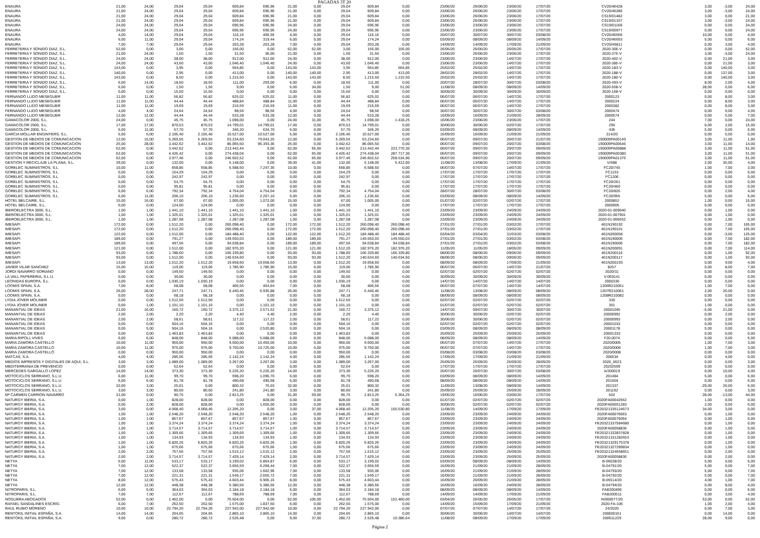PAGADAS 3T 20
| ENAURA | 21,00 | 24,00 | 29,04 | 29,04 | 609,84 | 696,96 | 21,00 | 0,00 | 29,04 | 609,84 | 0,00 | 23/06/20 | 26/06/20 | 23/06/20 | 17/07/20 | CV20/46428 | 3,00 | -3,00 | 24,00 |
| ENAURA | 21,00 | 24,00 | 29,04 | 29,04 | 609,84 | 696,96 | 21,00 | 0,00 | 29,04 | 609,84 | 0,00 | 23/06/20 | 26/06/20 | 23/06/20 | 17/07/20 | CV20/46286 | 3,00 | -3,00 | 24,00 |
| ENAURA | 21,00 | 24,00 | 29,04 | 29,04 | 609,84 | 696,96 | 21,00 | 0,00 | 29,04 | 609,84 | 0,00 | 23/06/20 | 26/06/20 | 23/06/20 | 17/07/20 | CS19/01482 | 3,00 | 0,00 | 21,00 |
| ENAURA | 21,00 | 24,00 | 29,04 | 29,04 | 609,84 | 696,96 | 21,00 | 0,00 | 29,04 | 609,84 | 0,00 | 23/06/20 | 26/06/20 | 23/06/20 | 17/07/20 | CS19/01337 | 3,00 | -3,00 | 24,00 |
| ENAURA | 24,00 | 24,00 | 29,04 | 29,04 | 696,96 | 696,96 | 24,00 | 0,00 | 29,04 | 696,96 | 0,00 | 23/06/20 | 23/06/20 | 23/06/20 | 17/07/20 | CS19/01168 | 0,00 | 0,00 | 24,00 |
| ENAURA | 24,00 | 24,00 | 29,04 | 29,04 | 696,96 | 696,96 | 24,00 | 0,00 | 29,04 | 696,96 | 0,00 | 23/06/20 | 23/06/20 | 23/06/20 | 17/07/20 | CS19/00977 | 0,00 | 0,00 | 24,00 |
| ENAURA | 4,00 | 14,00 | 29,04 | 29,04 | 116,16 | 406,56 | 4,00 | 0,00 | 29,04 | 116,16 | 0,00 | 20/07/20 | 30/07/20 | 30/07/20 | 03/08/20 | CV20/46566 | 10,00 | 0,00 | 4,00 |
| ENAURA | 6,00 | 11,00 | 29,04 | 29,04 | 174,24 | 319,44 | 6,00 | 0,00 | 29,04 | 174,24 | 0,00 | 03/09/20 | 08/09/20 | 08/09/20 | 14/09/20 | CV20/46693 | 5,00 | 0,00 | 6,00 |
| ENAURA | 7,00 | 7,00 | 29,04 | 29,04 | 203,28 | 203,28 | 7,00 | 0,00 | 29,04 | 203,28 | 0,00 | 14/09/20 | 14/09/20 | 17/09/20 | 21/09/20 | CV20/46811 | 0,00 | 3,00 | 4,00 |
| FERRETERIA Y SONIDO DIAZ, S.L. | 52,00 | 0,00 | 3,00 | 0,00 | 156,00 | 0,00 | 52,00 | 52,00 | 3,00 | 156,00 | 156,00 | 26/05/20 | 26/05/20 | 26/05/20 | 17/07/20 | 2020-306-V | 0,00 | 0,00 | 52,00 |
| FERRETERIA Y SONIDO DIAZ, S.L. | 21,00 | 24,00 | 1,50 | 1,50 | 31,50 | 36,00 | 21,00 | 0,00 | 1,50 | 31,50 | 0,00 | 23/06/20 | 26/06/20 | 23/06/20 | 17/07/20 | 2020-375-V | 3,00 | -3,00 | 24,00 |
| FERRETERIA Y SONIDO DIAZ, S.L. | 24,00 | 24,00 | 38,00 | 38,00 | 912,00 | 912,00 | 24,00 | 0,00 | 38,00 | 912,00 | 0,00 | 23/06/20 | 23/06/20 | 14/07/20 | 17/07/20 | 2020-402-V | 0,00 | 21,00 | 3,00 |
| FERRETERIA Y SONIDO DIAZ, S.L. | 24,00 | 24,00 | 43,60 | 43,60 | 1.046,40 | 1.046,40 | 24,00 | 0,00 | 43,60 | 1.046,40 | 0,00 | 23/06/20 | 23/06/20 | 14/07/20 | 17/07/20 | 2020-385-V | 0,00 | 21,00 | 3,00 |
| FERRETERIA Y SONIDO DIAZ, S.L. | 143,00 | 0,00 | 3,95 | 0,00 | 564,85 | 0,00 | 143,00 | 143,00 | 3,95 | 564,85 | 564,85 | 25/02/20 | 25/02/20 | 14/07/20 | 17/07/20 | 2020-183-V | 0,00 | 140,00 | 3,00 |
| FERRETERIA Y SONIDO DIAZ, S.L. | 140,00 | 0,00 | 2,95 | 0,00 | 413,00 | 0,00 | 140,00 | 140,00 | 2,95 | 413,00 | 413,00 | 28/02/20 | 28/02/20 | 14/07/20 | 17/07/20 | 2020-188-V | 0,00 | 137,00 | 3,00 |
| FERRETERIA Y SONIDO DIAZ, S.L. | 143,00 | 0,00 | 8,50 | 0,00 | 1.215,50 | 0,00 | 143,00 | 143,00 | 8,50 | 1.215,50 | 1.215,50 | 25/02/20 | 25/02/20 | 14/07/20 | 17/07/20 | 2020-180-V | 0,00 | 140,00 | 3,00 |
| FERRETERIA Y SONIDO DIAZ, S.L. | 6,00 | 14,00 | 18,50 | 18,50 | 111,00 | 259,00 | 6,00 | 0,00 | 18,50 | 111,00 | 0,00 | 20/07/20 | 28/07/20 | 30/07/20 | 03/08/20 | 2020-493-V | 8,00 | 2,00 | 4,00 |
| FERRETERIA Y SONIDO DIAZ, S.L. | 6,00 | 0,00 | 1,50 | 1,50 | 9,00 | 0,00 | 6,00 | 34,00 | 1,50 | 9,00 | 51,00 | 11/08/20 | 08/09/20 | 08/09/20 | 14/09/20 | 2020-558-V | 28,00 | 0,00 | 6,00 |
| FERRETERIA Y SONIDO DIAZ, S.L. | 0,00 | 0,00 | 15,50 | 15,50 | 0,00 | 0,00 | 0,00 | 0,00 | 15,50 | 0,00 | 0,00 | 30/09/20 | 30/09/20 | 30/09/20 | 30/09/20 | 2020-168-V | 0,00 | 0,00 | 0,00 |
| FERNANDO LLIDO MESEGUER | 11,00 | 11,00 | 56,82 | 56,82 | 625,02 | 625,02 | 11,00 | 0,00 | 56,82 | 625,02 | 0,00 | 06/07/20 | 06/07/20 | 14/07/20 | 17/07/20 | 2000123 | 0,00 | 8,00 | 3,00 |
| FERNANDO LLIDO MESEGUER | 11,00 | 11,00 | 44,44 | 44,44 | 488,84 | 488,84 | 11,00 | 0,00 | 44,44 | 488,84 | 0,00 | 06/07/20 | 06/07/20 | 14/07/20 | 17/07/20 | 2000224 | 0,00 | 8,00 | 3,00 |
| FERNANDO LLIDO MESEGUER | 11,00 | 11,00 | 19,69 | 19,69 | 216,59 | 216,59 | 11,00 | 0,00 | 19,69 | 216,59 | 0,00 | 06/07/20 | 06/07/20 | 14/07/20 | 17/07/20 | 2000382 | 0,00 | 8,00 | 3,00 |
| FERNANDO LLIDO MESEGUER | 4,00 | 4,00 | 24,64 | 24,64 | 98,56 | 98,56 | 4,00 | 0,00 | 24,64 | 98,56 | 0,00 | 30/07/20 | 30/07/20 | 30/07/20 | 03/08/20 | 2000474 | 0,00 | 0,00 | 4,00 |
| FERNANDO LLIDO MESEGUER | 12,00 | 12,00 | 44,44 | 44,44 | 533,28 | 533,28 | 12,00 | 0,00 | 44,44 | 533,28 | 0,00 | 16/09/20 | 16/09/20 | 21/09/20 | 28/09/20 | 2000574 | 0,00 | 5,00 | 7,00 |
| GAMACOLOR 2000, S.L. | 24,00 | 0,00 | 45,75 | 45,75 | 1.098,00 | 0,00 | 24,00 | 31,00 | 45,75 | 1.098,00 | 1.418,25 | 16/06/20 | 23/06/20 | 23/06/20 | 17/07/20 | 244 | 7,00 | 0,00 | 24,00 |
| GAMACOLOR 2000, S.L. | 17,00 | 17,00 | 870,53 | 870,53 | 14.799,01 | 14.799,01 | 17,00 | 0,00 | 870,53 | 14.799,01 | 0,00 | 30/06/20 | 30/06/20 | 02/07/20 | 17/07/20 | 290 | 0,00 | 2,00 | 15,00 |
| GAMACOLOR 2000, S.L. | 6,00 | 11,00 | 57,70 | 57,70 | 346,20 | 634,70 | 6,00 | 0,00 | 57,70 | 346,20 | 0,00 | 03/09/20 | 08/09/20 | 08/09/20 | 14/09/20 | 436 | 5,00 | 0,00 | 6,00 |
| GARCIA MOLLAR ENGINYERS, S.L. | 5,00 | 5,00 | 2.105,40 | 2.105,40 | 10.527,00 | 10.527,00 | 5,00 | 0,00 | 2.105,40 | 10.527,00 | 0,00 | 16/09/20 | 16/09/20 | 21/09/20 | 21/09/20 | 214/20 | 0,00 | 5,00 | 0,00 |
| GESTION DE MEDIOS DE COMUNICACION | 12,00 | 15,00 | 5.269,55 | 5.269,55 | 63.234,60 | 79.043,25 | 12,00 | 0,00 | 5.269,55 | 63.234,60 | 0,00 | 06/07/20 | 09/07/20 | 20/07/20 | 21/07/20 | 190009PA00149 | 3,00 | 11,00 | 1,00 |
| GESTION DE MEDIOS DE COMUNICACION | 25,00 | 28,00 | 3.442,62 | 3.442,62 | 86.065,50 | 96.393,36 | 25,00 | 0,00 | 3.442,62 | 86.065,50 | 0,00 | 06/07/20 | 09/07/20 | 20/07/20 | 03/08/20 | 190009PA00646 | 3,00 | 11,00 | 14,00 |
| GESTION DE MEDIOS DE COMUNICACION | 62,00 | 0,00 | 3.442,62 | 0,00 | 213.442,44 | 0,00 | 62,00 | 65,00 | 3.442,62 | 213.442,44 | 223.770,30 | 06/07/20 | 09/07/20 | 20/07/20 | 09/09/20 | 190009PA00888 | 3,00 | 11,00 | 51,00 |
| GESTION DE MEDIOS DE COMUNICACION | 62,00 | 0,00 | 4.426,42 | 0,00 | 274.438,04 | 0,00 | 62,00 | 65,00 | 4.426,42 | 274.438,04 | 287.717,30 | 06/07/20 | 09/07/20 | 20/07/20 | 09/09/20 | 190009PA00380 | 3,00 | 11,00 | 51,00 |
| GESTION DE MEDIOS DE COMUNICACION | 62,00 | 0,00 | 3.977,46 | 0,00 | 246.602,52 | 0,00 | 62,00 | 65,00 | 3.977,46 | 246.602,52 | 258.534,90 | 06/07/20 | 09/07/20 | 20/07/20 | 09/09/20 | 190009PA01376 | 3,00 | 11,00 | 51,00 |
| GESTION Y RECICLAJE LA PLANA, S.L. | 39,00 | 0,00 | 132,00 | 0,00 | 5.148,00 | 0,00 | 39,00 | 41,00 | 132,00 | 5.148,00 | 5.412,00 | 11/08/20 | 13/08/20 | 17/09/20 | 21/09/20 | V/488 | 2,00 | 35,00 | 4,00 |
| GORELEC SUMINISTROS, S.L. | 10,00 | 11,00 | 658,85 | 658,85 | 6.588,50 | 7.247,35 | 10,00 | 0,00 | 658,85 | 6.588,50 | 0,00 | 06/07/20 | 07/07/20 | 14/07/20 | 17/07/20 | FC20/745 | 1,00 | 7,00 | 3,00 |
| GORELEC SUMINISTROS, S.L. | 0,00 | 0,00 | 154,29 | 154,29 | 0,00 | 0,00 | 0,00 | 0,00 | 154,29 | 0,00 | 0,00 | 17/07/20 | 17/07/20 | 17/07/20 | 17/07/20 | FC1153 | 0,00 | 0,00 | 0,00 |
| GORELEC SUMINISTROS, S.L. | 0,00 | 0,00 | 242,97 | 242,97 | 0,00 | 0,00 | 0,00 | 0,00 | 242,97 | 0,00 | 0,00 | 17/07/20 | 17/07/20 | 17/07/20 | 17/07/20 | FC1206 | 0,00 | 0,00 | 0,00 |
| GORELEC SUMINISTROS, S.L. | 0,00 | 0,00 | 54,75 | 54,75 | 0,00 | 0,00 | 0,00 | 0,00 | 54,75 | 0,00 | 0,00 | 17/07/20 | 17/07/20 | 17/07/20 | 17/07/20 | FC20/261 | 0,00 | 0,00 | 0,00 |
| GORELEC SUMINISTROS, S.L. | 0,00 | 0,00 | 95,81 | 95,81 | 0,00 | 0,00 | 0,00 | 0,00 | 95,81 | 0,00 | 0,00 | 17/07/20 | 17/07/20 | 17/07/20 | 17/07/20 | FC20/460 | 0,00 | 0,00 | 0,00 |
| GORELEC SUMINISTROS, S.L. | 6,00 | 6,00 | 792,34 | 792,34 | 4.754,04 | 4.754,04 | 6,00 | 0,00 | 792,34 | 4.754,04 | 0,00 | 28/07/20 | 28/07/20 | 30/07/20 | 03/08/20 | FC20/826 | 0,00 | 2,00 | 4,00 |
| GORELEC SUMINISTROS, S.L. | 6,00 | 11,00 | 206,10 | 206,10 | 1.236,60 | 2.267,10 | 6,00 | 0,00 | 206,10 | 1.236,60 | 0,00 | 03/09/20 | 08/09/20 | 08/09/20 | 14/09/20 | FC20/955 | 5,00 | 0,00 | 6,00 |
| HOTEL BELCAIRE, S.L. | 15,00 | 16,00 | 67,00 | 67,00 | 1.005,00 | 1.072,00 | 15,00 | 0,00 | 67,00 | 1.005,00 | 0,00 | 01/07/20 | 02/07/20 | 02/07/20 | 17/07/20 | 2000852 | 1,00 | 0,00 | 15,00 |
| HOTEL BELCAIRE, S.L. | 0,00 | 0,00 | 124,00 | 124,00 | 0,00 | 0,00 | 0,00 | 0,00 | 124,00 | 0,00 | 0,00 | 17/07/20 | 17/07/20 | 17/07/20 | 17/07/20 | 2000905 | 0,00 | 0,00 | 0,00 |
| IBEROELECTRA 3000, S.L. | 1,00 | 1,00 | 1.441,10 | 1.441,10 | 1.441,10 | 1.441,10 | 1,00 | 0,00 | 1.441,10 | 1.441,10 | 0,00 | 23/09/20 | 23/09/20 | 24/09/20 | 24/09/20 | 2020-01-009040 | 0,00 | 1,00 | 0,00 |
| IBEROELECTRA 3000, S.L. | 1,00 | 1,00 | 1.325,01 | 1.325,01 | 1.325,01 | 1.325,01 | 1,00 | 0,00 | 1.325,01 | 1.325,01 | 0,00 | 23/09/20 | 23/09/20 | 24/09/20 | 24/09/20 | 2020-01-007901 | 0,00 | 1,00 | 0,00 |
| IBEROELECTRA 3000, S.L. | 1,00 | 1,00 | 1.287,08 | 1.287,08 | 1.287,08 | 1.287,08 | 1,00 | 0,00 | 1.287,08 | 1.287,08 | 0,00 | 23/09/20 | 23/09/20 | 24/09/20 | 24/09/20 | 2020-01-006552 | 0,00 | 1,00 | 0,00 |
| IMESAPI | 172,00 | 0,00 | 1.512,20 | 0,00 | 260.098,40 | 0,00 | 172,00 | 172,00 | 1.512,20 | 260.098,40 | 260.098,40 | 27/01/20 | 27/01/20 | 03/02/20 | 17/07/20 | 461N190192 | 0,00 | 7,00 | 165,00 |
| IMESAPI | 172,00 | 0,00 | 1.512,20 | 0,00 | 260.098,40 | 0,00 | 172,00 | 172,00 | 1.512,20 | 260.098,40 | 260.098,40 | 27/01/20 | 27/01/20 | 03/02/20 | 17/07/20 | 461N190101 | 0,00 | 7,00 | 165,00 |
| IMESAPI | 122,00 | 0,00 | 1.512,00 | 0,00 | 184.488,40 | 0,00 | 122,00 | 122,00 | 1.512,20 | 184.488,40 | 184.488,40 | 03/04/20 | 03/04/20 | 31/03/20 | 03/08/20 | 461N200058 | 0,00 | -3,00 | 125,00 |
| IMESAPI | 189,00 | 0,00 | 791,27 | 0,00 | 149.550,03 | 0,00 | 189,00 | 189,00 | 791,27 | 149.550,03 | 149.550,03 | 27/01/20 | 27/01/20 | 03/02/20 | 03/08/20 | 461N190005 | 0,00 | 7,00 | 182,00 |
| IMESAPI | 189,00 | 0,00 | 497,56 | 0,00 | 94.038,84 | 0,00 | 189,00 | 189,00 | 497,56 | 94.038,84 | 94.038,84 | 27/01/20 | 27/01/20 | 03/02/20 | 03/08/20 | 461N190006 | 0,00 | 7,00 | 182,00 |
| IMESAPI | 121,00 | 0,00 | 1.512,00 | 0,00 | 182.976,20 | 0,00 | 121,00 | 121,00 | 1.512,20 | 182.976,20 | 182.976,20 | 11/05/20 | 11/05/20 | 18/05/20 | 09/09/20 | 461N200091 | 0,00 | 7,00 | 114,00 |
| IMESAPI | 93,00 | 0,00 | 1.788,60 | 0,00 | 166.339,80 | 0,00 | 93,00 | 93,00 | 1.788,60 | 166.339,80 | 166.339,80 | 08/06/20 | 08/06/20 | 09/06/20 | 09/09/20 | 461N200116 | 0,00 | 1,00 | 92,00 |
| IMESAPI | 93,00 | 0,00 | 1.512,00 | 0,00 | 140.634,60 | 0,00 | 93,00 | 93,00 | 1.512,20 | 140.634,60 | 140.634,60 | 08/06/20 | 08/06/20 | 09/06/20 | 09/09/20 | 461N200117 | 0,00 | 1,00 | 92,00 |
| IMESAPI | 13,00 | 13,00 | 1.512,20 | 1.512,20 | 19.658,60 | 19.658,60 | 13,00 | 0,00 | 1.512,20 | 19.658,60 | 0,00 | 08/09/20 | 08/09/20 | 17/09/20 | 21/09/20 | 461N200193 | 0,00 | 9,00 | 4,00 |
| JAVIER VILAR SANCHEZ | 15,00 | 15,00 | 119,06 | 119,06 | 1.785,90 | 1.785,90 | 15,00 | 0,00 | 119,06 | 1.785,90 | 0,00 | 06/07/20 | 06/07/20 | 14/07/20 | 21/07/20 | 8257 | 0,00 | 8,00 | 7,00 |
| JORDI NAVARRO SORIANO | 0,00 | 0,00 | 149,50 | 149,50 | 0,00 | 0,00 | 0,00 | 0,00 | 149,50 | 0,00 | 0,00 | 02/07/20 | 02/07/20 | 02/07/20 | 02/07/20 | 2020/31 | 0,00 | 0,00 | 0,00 |
| LA VALL PAPERERIA, S.L.U. | 0,00 | 0,00 | 30,00 | 30,00 | 0,00 | 0,00 | 0,00 | 0,00 | 30,00 | 0,00 | 0,00 | 30/09/20 | 30/09/20 | 30/09/20 | 30/09/20 | V-069141 | 0,00 | 0,00 | 0,00 |
| LEONIDAS EUROPA, S.L. | 0,00 | 0,00 | 1.030,19 | 1.030,19 | 0,00 | 0,00 | 0,00 | 0,00 | 1.030,19 | 0,00 | 0,00 | 14/07/20 | 14/07/20 | 14/07/20 | 14/07/20 | 2000330 | 0,00 | 0,00 | 0,00 |
| LOOMIS SPAIN, S.A. | 7,00 | 8,00 | 58,08 | 58,08 | 406,56 | 464,64 | 7,00 | 0,00 | 58,08 | 406,56 | 0,00 | 06/07/20 | 07/07/20 | 14/07/20 | 14/07/20 | 1206R210051 | 1,00 | 7,00 | 0,00 |
| LOOMIS SPAIN, S.A. | 26,00 | 28,00 | 247,71 | 247,71 | 6.440,46 | 6.935,88 | 26,00 | 0,00 | 247,71 | 6.440,46 | 0,00 | 11/08/20 | 13/08/20 | 08/09/20 | 08/09/20 | 1207R210061 | 2,00 | 26,00 | 0,00 |
| LOOMIS SPAIN, S.A. | 0,00 | 0,00 | 68,18 | 68,18 | 0,00 | 0,00 | 0,00 | 0,00 | 68,18 | 0,00 | 0,00 | 08/09/20 | 08/09/20 | 08/09/20 | 08/09/20 | 1208R210082 | 0,00 | 0,00 | 0,00 |
| LYDIA JOVER MOLINER | 0,00 | 0,00 | 1.512,50 | 1.512,50 | 0,00 | 0,00 | 0,00 | 0,00 | 1.512,50 | 0,00 | 0,00 | 02/07/20 | 02/07/20 | 02/07/20 | 02/07/20 | 330 | 0,00 | 0,00 | 0,00 |
| LYDIA JOVER MOLINER | 0,00 | 1,00 | 1.101,10 | 1.101,10 | 0,00 | 1.101,10 | 0,00 | 0,00 | 1.101,10 | 0,00 | 0,00 | 01/07/20 | 02/07/20 | 02/07/20 | 02/07/20 | 301 | 1,00 | 0,00 | 0,00 |
| MANANTIAL DE IDEAS | 21,00 | 16,00 | 160,72 | 160,72 | 3.375,12 | 2.571,52 | 21,00 | 0,00 | 160,72 | 3.375,12 | 0,00 | 14/07/20 | 09/07/20 | 30/07/20 | 30/07/20 | 20001045 | -5,00 | 21,00 | 0,00 |
| MANANTIAL DE IDEAS | 2,00 | 2,00 | 2,20 | 2,20 | 4,40 | 4,40 | 2,00 | 0,00 | 2,20 | 4,40 | 0,00 | 30/06/20 | 30/06/20 | 02/07/20 | 02/07/20 | 20000992 | 0,00 | 2,00 | 0,00 |
| MANANTIAL DE IDEAS | 2,00 | 2,00 | 58,61 | 58,61 | 117,22 | 117,22 | 2,00 | 0,00 | 58,61 | 117,22 | 0,00 | 30/06/20 | 30/06/20 | 02/07/20 | 02/07/20 | 20000993 | 0,00 | 2,00 | 0,00 |
| MANANTIAL DE IDEAS | 0,00 | 0,00 | 504,16 | 504,16 | 0,00 | 0,00 | 0,00 | 0,00 | 504,16 | 0,00 | 0,00 | 02/07/20 | 02/07/20 | 02/07/20 | 02/07/20 | 20001033 | 0,00 | 0,00 | 0,00 |
| MANANTIAL DE IDEAS | 0,00 | 5,00 | 504,16 | 504,16 | 0,00 | 2.520,80 | 0,00 | 0,00 | 504,16 | 0,00 | 0,00 | 03/09/20 | 08/09/20 | 08/09/20 | 08/09/20 | 20001178 | 5,00 | 0,00 | 0,00 |
| MANANTIAL DE IDEAS | 0,00 | 0,00 | 1.463,83 | 1.463,83 | 0,00 | 0,00 | 0,00 | 0,00 | 1.463,83 | 0,00 | 0,00 | 25/09/20 | 25/09/20 | 25/09/20 | 25/09/20 | 20001333 | 0,00 | 0,00 | 0,00 |
| MARIA RIPOLL VIVES | 6,00 | 6,00 | 848,00 | 848,00 | 5.088,00 | 5.088,00 | 6,00 | 0,00 | 848,00 | 5.088,00 | 0,00 | 08/09/20 | 08/09/20 | 08/09/20 | 14/09/20 | F20.0074 | 0,00 | 0,00 | 6,00 |
| MARIA ZAMORA CASTELLO | 10,00 | 11,00 | 950,00 | 950,00 | 9.500,00 | 10.450,00 | 10,00 | 0,00 | 950,00 | 9.500,00 | 0,00 | 06/07/20 | 07/07/20 | 14/07/20 | 17/07/20 | 2020/0005 | 1,00 | 7,00 | 3,00 |
| MARIA ZAMORA CASTELLO | 10,00 | 11,00 | 975,00 | 975,00 | 9.750,00 | 10.725,00 | 10,00 | 0,00 | 975,00 | 9.750,00 | 0,00 | 06/07/20 | 07/07/20 | 14/07/20 | 17/07/20 | 2020/0006 | 1,00 | 7,00 | 3,00 |
| MARIA ZAMORA CASTELLO | 0,00 | 0,00 | 950,00 | 950,00 | 0,00 | 0,00 | 0,00 | 0,00 | 950,00 | 0,00 | 0,00 | 03/08/20 | 03/08/20 | 03/08/20 | 03/08/20 | 2020/0008 | 0,00 | 0,00 | 0,00 |
| MATCAS, S.A. | 4,00 | 4,00 | 285,56 | 285,56 | 1.142,24 | 1.142,24 | 4,00 | 0,00 | 285,56 | 1.142,24 | 0,00 | 17/09/20 | 17/09/20 | 21/09/20 | 21/09/20 | 206634 | 0,00 | 4,00 | 0,00 |
| MEDIOS IMPRESOS Y DIGITALES DE AQUI, S.L. | 3,00 | 3,00 | 1.089,00 | 1.089,00 | 3.267,00 | 3.267,00 | 3,00 | 0,00 | 1.089,00 | 3.267,00 | 0,00 | 25/09/20 | 25/09/20 | 25/09/20 | 28/09/20 | 2020_0623 | 0,00 | 0,00 | 3,00 |
| MEDITERRANIA DE PREVENCIO | 0,00 | 0,00 | 52,64 | 52,64 | 0,00 | 0,00 | 0,00 | 0,00 | 52,64 | 0,00 | 0,00 | 17/07/20 | 17/07/20 | 17/07/20 | 17/07/20 | 20202599 | 0,00 | 0,00 | 0,00 |
| MERCEDES GARGALLO LOPEZ | 14,00 | 14,00 | 373,30 | 373,30 | 5.226,20 | 5.226,20 | 14,00 | 0,00 | 373,30 | 5.226,20 | 0,00 | 20/07/20 | 20/07/20 | 30/07/20 | 03/08/20 | A/200019 | 0,00 | 10,00 | 4,00 |
| MOTOCICLOS SERRANO, S.L.U. | 6,00 | 11,00 | 99,70 | 99,70 | 598,20 | 1.096,70 | 6,00 | 0,00 | 99,70 | 598,20 | 0,00 | 03/09/20 | 08/09/20 | 08/09/20 | 14/09/20 | 201484 | 5,00 | 0,00 | 6,00 |
| MOTOCICLOS SERRANO, S.L.U. | 6,00 | 6,00 | 81,78 | 81,78 | 490,68 | 490,68 | 6,00 | 0,00 | 81,78 | 490,68 | 0,00 | 08/09/20 | 08/09/20 | 08/09/20 | 14/09/20 | 201504 | 0,00 | 0,00 | 6,00 |
| MOTOCICLOS SERRANO, S.L.U. | 32,00 | 3,00 | 25,01 | 0,00 | 800,32 | 75,03 | 32,00 | 0,00 | 25,01 | 800,32 | 0,00 | 11/09/20 | 13/08/20 | 08/09/20 | 14/09/20 | 201337 | -29,00 | 26,00 | 6,00 |
| MOTOCICLOS SERRANO, S.L.U. | 3,00 | 3,00 | 80,60 | 80,60 | 241,80 | 241,80 | 3,00 | 0,00 | 80,60 | 241,80 | 0,00 | 25/09/20 | 25/09/20 | 25/09/20 | 28/09/20 | 201192 | 0,00 | 0,00 | 3,00 |
| Mª CARMEN CARRION NAVARRO | 31,00 | 0,00 | 90,75 | 0,00 | 2.813,25 | 0,00 | 31,00 | 59,00 | 90,75 | 2.813,25 | 5.354,25 | 19/05/20 | 16/06/20 | 03/06/20 | 17/07/20 | 502 | 28,00 | -13,00 | 44,00 |
| NATURGY IBERIA, S.A. | 0,00 | 1,00 | 828,00 | 828,00 | 0,00 | 828,00 | 0,00 | 0,00 | 828,00 | 0,00 | 0,00 | 01/07/20 | 02/07/20 | 02/07/20 | 02/07/20 | 2020FA00042562 | 1,00 | 0,00 | 0,00 |
| NATURGY IBERIA, S.A. | 0,00 | 2,00 | 828,00 | 828,00 | 0,00 | 1.656,00 | 0,00 | 0,00 | 828,00 | 0,00 | 0,00 | 30/06/20 | 02/07/20 | 02/07/20 | 02/07/20 | 2020FA00051283 | 2,00 | 0,00 | 0,00 |
| NATURGY IBERIA, S.A. | 3,00 | 0,00 | 4.068,40 | 4.068,40 | 12.205,20 | 0,00 | 3,00 | 37,00 | 4.068,40 | 12.205,20 | 150.530,80 | 11/08/20 | 14/09/20 | 17/09/20 | 17/09/20 | FE20321335124673 | 34,00 | 3,00 | 0,00 |
| NATURGY IBERIA, S.A. | 1,00 | 1,00 | 2.548,20 | 2.548,20 | 2.548,20 | 2.548,20 | 1,00 | 0,00 | 2.548,20 | 2.548,20 | 0,00 | 23/09/20 | 23/09/20 | 24/09/20 | 24/09/20 | 2020FA00076063 | 0,00 | 1,00 | 0,00 |
| NATURGY IBERIA, S.A. | 1,00 | 1,00 | 857,67 | 857,67 | 857,67 | 857,67 | 1,00 | 0,00 | 857,67 | 857,67 | 0,00 | 23/09/20 | 23/09/20 | 24/09/20 | 24/09/20 | 2020FA00076064 | 0,00 | 1,00 | 0,00 |
| NATURGY IBERIA, S.A. | 1,00 | 1,00 | 3.374,24 | 3.374,24 | 3.374,24 | 3.374,24 | 1,00 | 0,00 | 3.374,24 | 3.374,24 | 0,00 | 23/09/20 | 23/09/20 | 24/09/20 | 24/09/20 | FE20321337584680 | 0,00 | 1,00 | 0,00 |
| NATURGY IBERIA, S.A. | 1,00 | 1,00 | 3.714,57 | 3.714,57 | 3.714,57 | 3.714,57 | 1,00 | 0,00 | 3.714,57 | 3.714,57 | 0,00 | 23/09/20 | 23/09/20 | 24/09/20 | 24/09/20 | 2020FA00058836 | 0,00 | 1,00 | 0,00 |
| NATURGY IBERIA, S.A. | 1,00 | 1,00 | 1.309,66 | 1.309,66 | 1.309,66 | 1.309,66 | 1,00 | 0,00 | 1.309,66 | 1.309,66 | 0,00 | 23/09/20 | 23/09/20 | 24/09/20 | 24/09/20 | FE20321332837828 | 0,00 | 1,00 | 0,00 |
| NATURGY IBERIA, S.A. | 1,00 | 1,00 | 134,93 | 134,93 | 134,93 | 134,93 | 1,00 | 0,00 | 134,93 | 134,93 | 0,00 | 23/09/20 | 23/09/20 | 24/09/20 | 24/09/20 | FE20321331282653 | 0,00 | 1,00 | 0,00 |
| NATURGY IBERIA, S.A. | 1,00 | 1,00 | 6.820,26 | 6.820,26 | 6.820,26 | 6.820,26 | 1,00 | 0,00 | 6.820,26 | 6.820,26 | 0,00 | 23/09/20 | 23/09/20 | 24/09/20 | 24/09/20 | FE20321329175378 | 0,00 | 1,00 | 0,00 |
| NATURGY IBERIA, S.A. | 1,00 | 1,00 | 675,66 | 675,66 | 675,66 | 675,66 | 1,00 | 0,00 | 675,66 | 675,66 | 0,00 | 23/09/20 | 23/09/20 | 24/09/20 | 24/09/20 | FE20321327289834 | 0,00 | 1,00 | 0,00 |
| NATURGY IBERIA, S.A. | 2,00 | 2,00 | 757,56 | 757,56 | 1.515,12 | 1.515,12 | 2,00 | 0,00 | 757,56 | 1.515,12 | 0,00 | 23/09/20 | 23/09/20 | 25/09/20 | 25/09/20 | FE20321324558651 | 0,00 | 2,00 | 0,00 |
| NATURGY IBERIA, S.A. | 2,00 | 2,00 | 3.714,57 | 3.714,57 | 7.429,14 | 7.429,14 | 2,00 | 0,00 | 3.714,57 | 7.429,14 | 0,00 | 23/09/20 | 23/09/20 | 25/09/20 | 25/09/20 | 2020FA00058836 | 0,00 | 2,00 | 0,00 |
| NETYA | 6,00 | 11,00 | 533,17 | 533,17 | 3.199,02 | 5.864,87 | 6,00 | 0,00 | 533,17 | 3.199,02 | 0,00 | 03/09/20 | 08/09/20 | 08/09/20 | 14/09/20 | B-06028/20 | 5,00 | 0,00 | 6,00 |
| NETYA | 7,00 | 12,00 | 522,37 | 522,37 | 3.656,59 | 6.268,44 | 7,00 | 0,00 | 522,37 | 3.656,59 | 0,00 | 16/09/20 | 21/09/20 | 21/09/20 | 28/09/20 | B-04791/20 | 5,00 | 0,00 | 7,00 |
| NETYA | 7,00 | 12,00 | 133,58 | 133,58 | 935,06 | 1.602,96 | 7,00 | 0,00 | 133,58 | 935,06 | 0,00 | 16/09/20 | 21/09/20 | 21/09/20 | 28/09/20 | B-04793/20 | 5,00 | 0,00 | 7,00 |
| NETYA | 7,00 | 12,00 | 221,31 | 221,31 | 1.549,17 | 2.655,72 | 7,00 | 0,00 | 221,31 | 1.549,17 | 0,00 | 16/09/20 | 21/09/20 | 21/09/20 | 28/09/20 | B-04792/20 | 5,00 | 0,00 | 7,00 |
| NETYA | 8,00 | 12,00 | 575,43 | 575,43 | 4.603,44 | 6.905,16 | 8,00 | 0,00 | 575,43 | 4.603,44 | 0,00 | 16/09/20 | 20/09/20 | 21/09/20 | 28/09/20 | B-05514/20 | 4,00 | 1,00 | 7,00 |
| NETYA | 12,00 | 12,00 | 448,38 | 448,38 | 5.380,56 | 5.380,56 | 12,00 | 0,00 | 448,38 | 5.380,56 | 0,00 | 16/09/20 | 16/09/20 | 24/09/20 | 28/09/20 | B-04794/20 | 0,00 | 8,00 | 4,00 |
| NITROPARIS, S.L. | 6,00 | 6,00 | 364,03 | 364,03 | 2.184,18 | 2.184,18 | 6,00 | 0,00 | 364,03 | 2.184,18 | 0,00 | 08/09/20 | 08/09/20 | 08/09/20 | 14/09/20 | FAB200496 | 0,00 | 0,00 | 6,00 |
| NITROPARIS, S.L. | 7,00 | 7,00 | 112,67 | 112,67 | 788,69 | 788,69 | 7,00 | 0,00 | 112,67 | 788,69 | 0,00 | 14/09/20 | 14/09/20 | 17/09/20 | 21/09/20 | FAB200511 | 0,00 | 3,00 | 4,00 |
| NOGUERA ABOGADOS | 52,00 | 0,00 | 1.452,00 | 0,00 | 75.504,00 | 0,00 | 52,00 | 105,00 | 1.452,00 | 75.504,00 | 152.460,00 | 03/04/20 | 26/05/20 | 26/05/20 | 17/07/20 | N/000077/20 | 53,00 | 0,00 | 52,00 |
| RAFAEL SANDALINES ESCRIG | 6,00 | 7,00 | 262,50 | 262,50 | 1.575,00 | 1.837,50 | 6,00 | 0,00 | 262,50 | 1.575,00 | 0,00 | 14/09/20 | 15/09/20 | 17/09/20 | 21/09/20 | 2020-FA-106 | 1,00 | 2,00 | 4,00 |
| RAUL RUBIO MORENO | 10,00 | 10,00 | 22.794,20 | 22.794,20 | 227.942,00 | 227.942,00 | 10,00 | 0,00 | 22.794,20 | 227.942,00 | 0,00 | 07/07/20 | 07/07/20 | 14/07/20 | 17/07/20 | 24/2020 | 0,00 | 7,00 | 3,00 |
| RENTOKIL INITIAL ESPAÑA, S.A. | 14,00 | 14,00 | 204,65 | 204,65 | 2.865,10 | 2.865,10 | 14,00 | 0,00 | 204,65 | 2.865,10 | 0,00 | 30/06/20 | 30/06/20 | 14/07/20 | 14/07/20 | 200600161 | 0,00 | 14,00 | 0,00 |
| RENTOKIL INITIAL ESPAÑA, S.A. | 9,00 | 0,00 | 280,72 | 280,72 | 2.526,48 | 0,00 | 9,00 | 37,00 | 280,72 | 2.526,48 | 10.386,64 | 11/08/20 | 08/09/20 | 17/09/20 | 17/09/20 | 200611229 | 28,00 | 9,00 | 0,00 |
Página 2